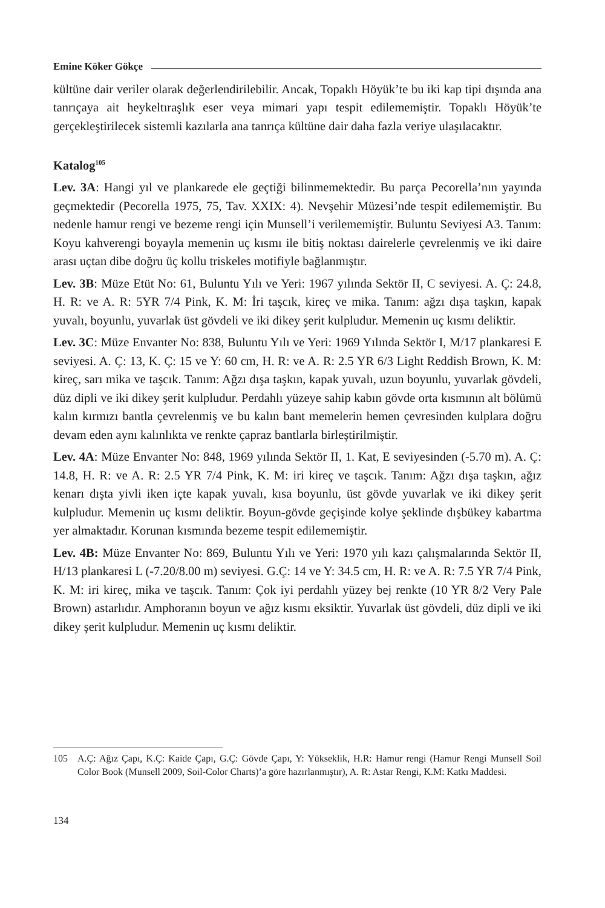Emine Köker Gökçe
kültüne dair veriler olarak değerlendirilebilir. Ancak, Topaklı Höyük’te bu iki kap tipi dışında ana tanrıçaya ait heykeltıraşlık eser veya mimari yapı tespit edilememiştir. Topaklı Höyük’te gerçekleştirilecek sistemli kazılarla ana tanrıça kültüne dair daha fazla veriye ulaşılacaktır.
Katalog<sup>105</sup>
Lev. 3A: Hangi yıl ve plankarede ele geçtiği bilinmemektedir. Bu parça Pecorella’nın yayında geçmektedir (Pecorella 1975, 75, Tav. XXIX: 4). Nevşehir Müzesi’nde tespit edilememiştir. Bu nedenle hamur rengi ve bezeme rengi için Munsell’i verilememiştir. Buluntu Seviyesi A3. Tanım: Koyu kahverengi boyayla memenin uç kısmı ile bitiş noktası dairelerle çevrelenmiş ve iki daire arası uçtan dibe doğru üç kollu triskeles motifiyle bağlanmıştır.
Lev. 3B: Müze Etüt No: 61, Buluntu Yılı ve Yeri: 1967 yılında Sektör II, C seviyesi. A. Ç: 24.8, H. R: ve A. R: 5YR 7/4 Pink, K. M: İri taşcık, kireç ve mika. Tanım: ağzı dışa taşkın, kapak yuvalı, boyunlu, yuvarlak üst gövdeli ve iki dikey şerit kulpludur. Memenin uç kısmı deliktir.
Lev. 3C: Müze Envanter No: 838, Buluntu Yılı ve Yeri: 1969 Yılında Sektör I, M/17 plankaresi E seviyesi. A. Ç: 13, K. Ç: 15 ve Y: 60 cm, H. R: ve A. R: 2.5 YR 6/3 Light Reddish Brown, K. M: kireç, sarı mika ve taşcık. Tanım: Ağzı dışa taşkın, kapak yuvalı, uzun boyunlu, yuvarlak gövdeli, düz dipli ve iki dikey şerit kulpludur. Perdahlı yüzeye sahip kabın gövde orta kısmının alt bölümü kalın kırmızı bantla çevrelenmiş ve bu kalın bant memelerin hemen çevresinden kulplara doğru devam eden aynı kalınlıkta ve renkte çapraz bantlarla birleştirilmiştir.
Lev. 4A: Müze Envanter No: 848, 1969 yılında Sektör II, 1. Kat, E seviyesinden (-5.70 m). A. Ç: 14.8, H. R: ve A. R: 2.5 YR 7/4 Pink, K. M: iri kireç ve taşcık. Tanım: Ağzı dışa taşkın, ağız kenarı dışta yivli iken içte kapak yuvalı, kısa boyunlu, üst gövde yuvarlak ve iki dikey şerit kulpludur. Memenin uç kısmı deliktir. Boyun-gövde geçişinde kolye şeklinde dışbükey kabartma yer almaktadır. Korunan kısmında bezeme tespit edilememiştir.
Lev. 4B: Müze Envanter No: 869, Buluntu Yılı ve Yeri: 1970 yılı kazı çalışmalarında Sektör II, H/13 plankaresi L (-7.20/8.00 m) seviyesi. G.Ç: 14 ve Y: 34.5 cm, H. R: ve A. R: 7.5 YR 7/4 Pink, K. M: iri kireç, mika ve taşcık. Tanım: Çok iyi perdahlı yüzey bej renkte (10 YR 8/2 Very Pale Brown) astarlıdır. Amphoranın boyun ve ağız kısmı eksiktir. Yuvarlak üst gövdeli, düz dipli ve iki dikey şerit kulpludur. Memenin uç kısmı deliktir.
105 A.Ç: Ağız Çapı, K.Ç: Kaide Çapı, G.Ç: Gövde Çapı, Y: Yükseklik, H.R: Hamur rengi (Hamur Rengi Munsell Soil Color Book (Munsell 2009, Soil-Color Charts)’a göre hazırlanmıştır), A. R: Astar Rengi, K.M: Katkı Maddesi.
134